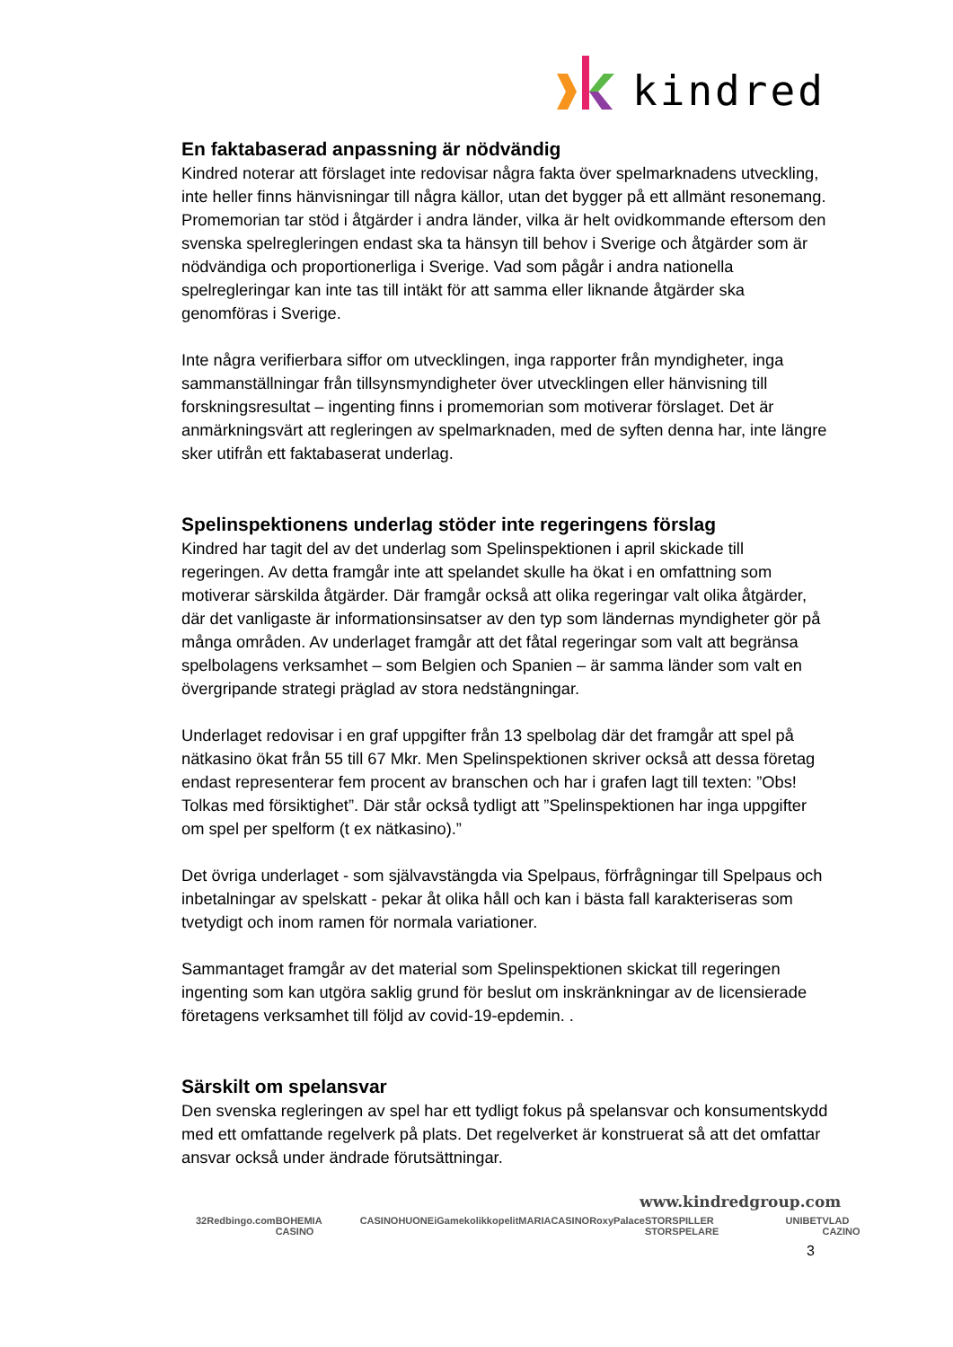kindred
En faktabaserad anpassning är nödvändig
Kindred noterar att förslaget inte redovisar några fakta över spelmarknadens utveckling, inte heller finns hänvisningar till några källor, utan det bygger på ett allmänt resonemang. Promemorian tar stöd i åtgärder i andra länder, vilka är helt ovidkommande eftersom den svenska spelregleringen endast ska ta hänsyn till behov i Sverige och åtgärder som är nödvändiga och proportionerliga i Sverige. Vad som pågår i andra nationella spelregleringar kan inte tas till intäkt för att samma eller liknande åtgärder ska genomföras i Sverige.
Inte några verifierbara siffor om utvecklingen, inga rapporter från myndigheter, inga sammanställningar från tillsynsmyndigheter över utvecklingen eller hänvisning till forskningsresultat – ingenting finns i promemorian som motiverar förslaget. Det är anmärkningsvärt att regleringen av spelmarknaden, med de syften denna har, inte längre sker utifrån ett faktabaserat underlag.
Spelinspektionens underlag stöder inte regeringens förslag
Kindred har tagit del av det underlag som Spelinspektionen i april skickade till regeringen. Av detta framgår inte att spelandet skulle ha ökat i en omfattning som motiverar särskilda åtgärder. Där framgår också att olika regeringar valt olika åtgärder, där det vanligaste är informationsinsatser av den typ som ländernas myndigheter gör på många områden. Av underlaget framgår att det fåtal regeringar som valt att begränsa spelbolagens verksamhet – som Belgien och Spanien – är samma länder som valt en övergripande strategi präglad av stora nedstängningar.
Underlaget redovisar i en graf uppgifter från 13 spelbolag där det framgår att spel på nätkasino ökat från 55 till 67 Mkr. Men Spelinspektionen skriver också att dessa företag endast representerar fem procent av branschen och har i grafen lagt till texten: ”Obs! Tolkas med försiktighet”. Där står också tydligt att ”Spelinspektionen har inga uppgifter om spel per spelform (t ex nätkasino).”
Det övriga underlaget - som självavstängda via Spelpaus, förfrågningar till Spelpaus och inbetalningar av spelskatt - pekar åt olika håll och kan i bästa fall karakteriseras som tvetydigt och inom ramen för normala variationer.
Sammantaget framgår av det material som Spelinspektionen skickat till regeringen ingenting som kan utgöra saklig grund för beslut om inskränkningar av de licensierade företagens verksamhet till följd av covid-19-epdemin. .
Särskilt om spelansvar
Den svenska regleringen av spel har ett tydligt fokus på spelansvar och konsumentskydd med ett omfattande regelverk på plats. Det regelverket är konstruerat så att det omfattar ansvar också under ändrade förutsättningar.
www.kindredgroup.com
32Red bingo.com BOHEMIA CASINO CASINOHUONE iGame kolikkopelit MARIACASINO RoxyPalace STORSPILLER STORSPELARE UNIBET VLAD CAZINO
3